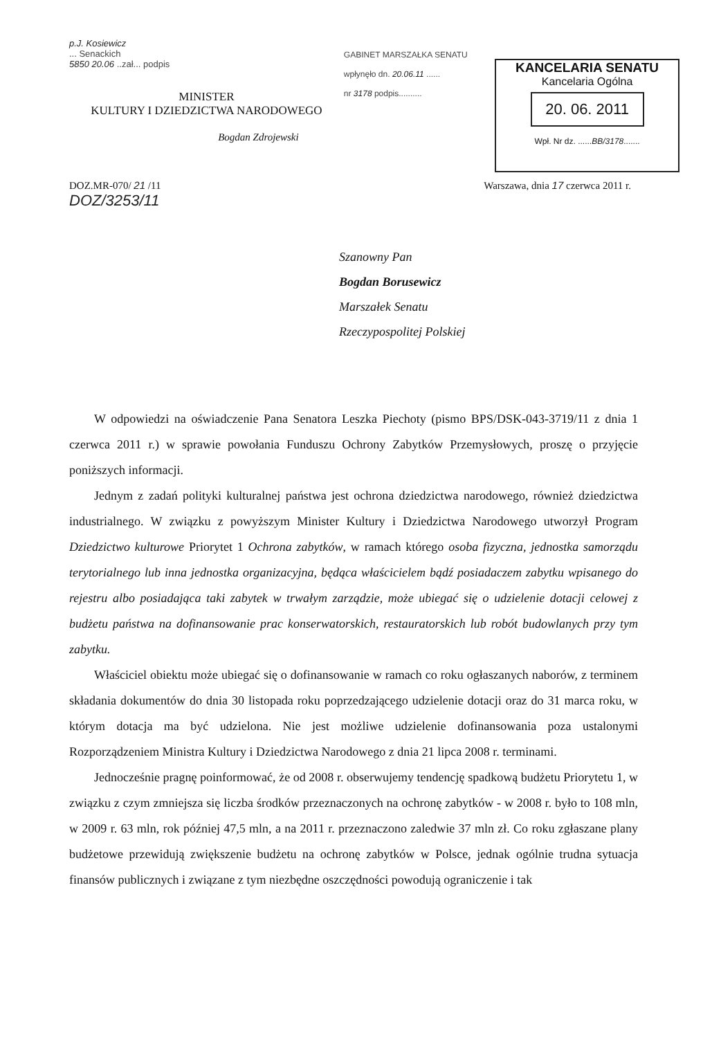p.J. Kosiewicz
... Senackich
5850 20.06 ..zał... podpis
MINISTER
KULTURY I DZIEDZICTWA NARODOWEGO
Bogdan Zdrojewski
GABINET MARSZAŁKA SENATU
wpłynęło dn. 20.06.11 ......
nr 3178 podpis..........
KANCELARIA SENATU
Kancelaria Ogólna
20. 06. 2011
Wpł. Nr dz. ......BB/3178.......
DOZ.MR-070/ 21 /11
DOZ/3253/11
Warszawa, dnia 17 czerwca 2011 r.
Szanowny Pan
Bogdan Borusewicz
Marszałek Senatu
Rzeczypospolitej Polskiej
W odpowiedzi na oświadczenie Pana Senatora Leszka Piechoty (pismo BPS/DSK-043-3719/11 z dnia 1 czerwca 2011 r.) w sprawie powołania Funduszu Ochrony Zabytków Przemysłowych, proszę o przyjęcie poniższych informacji.
Jednym z zadań polityki kulturalnej państwa jest ochrona dziedzictwa narodowego, również dziedzictwa industrialnego. W związku z powyższym Minister Kultury i Dziedzictwa Narodowego utworzył Program Dziedzictwo kulturowe Priorytet 1 Ochrona zabytków, w ramach którego osoba fizyczna, jednostka samorządu terytorialnego lub inna jednostka organizacyjna, będąca właścicielem bądź posiadaczem zabytku wpisanego do rejestru albo posiadająca taki zabytek w trwałym zarządzie, może ubiegać się o udzielenie dotacji celowej z budżetu państwa na dofinansowanie prac konserwatorskich, restauratorskich lub robót budowlanych przy tym zabytku.
Właściciel obiektu może ubiegać się o dofinansowanie w ramach co roku ogłaszanych naborów, z terminem składania dokumentów do dnia 30 listopada roku poprzedzającego udzielenie dotacji oraz do 31 marca roku, w którym dotacja ma być udzielona. Nie jest możliwe udzielenie dofinansowania poza ustalonymi Rozporządzeniem Ministra Kultury i Dziedzictwa Narodowego z dnia 21 lipca 2008 r. terminami.
Jednocześnie pragnę poinformować, że od 2008 r. obserwujemy tendencję spadkową budżetu Priorytetu 1, w związku z czym zmniejsza się liczba środków przeznaczonych na ochronę zabytków - w 2008 r. było to 108 mln, w 2009 r. 63 mln, rok później 47,5 mln, a na 2011 r. przeznaczono zaledwie 37 mln zł. Co roku zgłaszane plany budżetowe przewidują zwiększenie budżetu na ochronę zabytków w Polsce, jednak ogólnie trudna sytuacja finansów publicznych i związane z tym niezbędne oszczędności powodują ograniczenie i tak